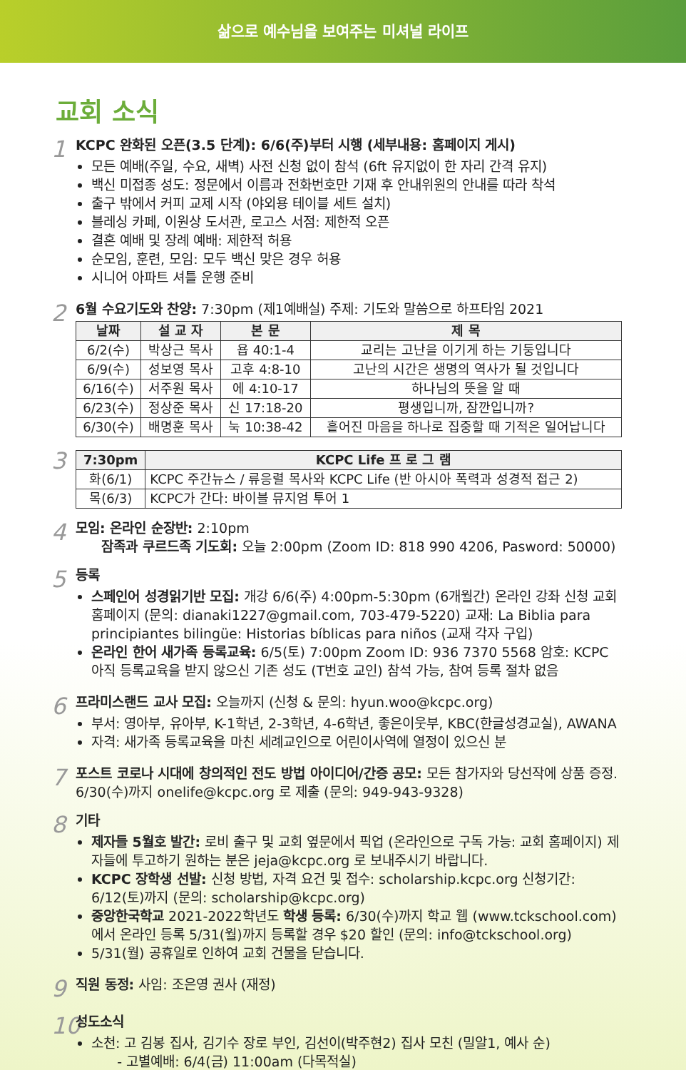삶으로 예수님을 보여주는 미셔널 라이프
교회 소식
1
KCPC 완화된 오픈(3.5 단계): 6/6(주)부터 시행 (세부내용: 홈페이지 게시)
모든 예배(주일, 수요, 새벽) 사전 신청 없이 참석 (6ft 유지없이 한 자리 간격 유지)
백신 미접종 성도: 정문에서 이름과 전화번호만 기재 후 안내위원의 안내를 따라 착석
출구 밖에서 커피 교제 시작 (야외용 테이블 세트 설치)
블레싱 카페, 이원상 도서관, 로고스 서점: 제한적 오픈
결혼 예배 및 장례 예배: 제한적 허용
순모임, 훈련, 모임: 모두 백신 맞은 경우 허용
시니어 아파트 셔틀 운행 준비
2
6월 수요기도와 찬양: 7:30pm (제1예배실) 주제: 기도와 말씀으로 하프타임 2021
| 날짜 | 설 교 자 | 본 문 | 제 목 |
| --- | --- | --- | --- |
| 6/2(수) | 박상근 목사 | 욥 40:1-4 | 교리는 고난을 이기게 하는 기둥입니다 |
| 6/9(수) | 성보영 목사 | 고후 4:8-10 | 고난의 시간은 생명의 역사가 될 것입니다 |
| 6/16(수) | 서주원 목사 | 에 4:10-17 | 하나님의 뜻을 알 때 |
| 6/23(수) | 정상준 목사 | 신 17:18-20 | 평생입니까, 잠깐입니까? |
| 6/30(수) | 배명훈 목사 | 눅 10:38-42 | 흩어진 마음을 하나로 집중할 때 기적은 일어납니다 |
3
| 7:30pm | KCPC Life 프 로 그 램 |
| --- | --- |
| 화(6/1) | KCPC 주간뉴스 / 류응렬 목사와 KCPC Life (반 아시아 폭력과 성경적 접근 2) |
| 목(6/3) | KCPC가 간다: 바이블 뮤지엄 투어 1 |
4
모임: 온라인 순장반: 2:10pm
잠족과 쿠르드족 기도회: 오늘 2:00pm (Zoom ID: 818 990 4206, Pasword: 50000)
5
등록
스페인어 성경읽기반 모집: 개강 6/6(주) 4:00pm-5:30pm (6개월간) 온라인 강좌 신청 교회 홈페이지 (문의: dianaki1227@gmail.com, 703-479-5220) 교재: La Biblia para principiantes bilingüe: Historias bíblicas para niños (교재 각자 구입)
온라인 한어 새가족 등록교육: 6/5(토) 7:00pm Zoom ID: 936 7370 5568 암호: KCPC 아직 등록교육을 받지 않으신 기존 성도 (T번호 교인) 참석 가능, 참여 등록 절차 없음
6
프라미스랜드 교사 모집: 오늘까지 (신청 & 문의: hyun.woo@kcpc.org)
부서: 영아부, 유아부, K-1학년, 2-3학년, 4-6학년, 좋은이웃부, KBC(한글성경교실), AWANA
자격: 새가족 등록교육을 마친 세례교인으로 어린이사역에 열정이 있으신 분
7
포스트 코로나 시대에 창의적인 전도 방법 아이디어/간증 공모: 모든 참가자와 당선작에 상품 증정. 6/30(수)까지 onelife@kcpc.org 로 제출 (문의: 949-943-9328)
8
기타
제자들 5월호 발간: 로비 출구 및 교회 옆문에서 픽업 (온라인으로 구독 가능: 교회 홈페이지) 제자들에 투고하기 원하는 분은 jeja@kcpc.org 로 보내주시기 바랍니다.
KCPC 장학생 선발: 신청 방법, 자격 요건 및 접수: scholarship.kcpc.org 신청기간: 6/12(토)까지 (문의: scholarship@kcpc.org)
중앙한국학교 2021-2022학년도 학생 등록: 6/30(수)까지 학교 웹 (www.tckschool.com)에서 온라인 등록 5/31(월)까지 등록할 경우 $20 할인 (문의: info@tckschool.org)
5/31(월) 공휴일로 인하여 교회 건물을 닫습니다.
9
직원 동정: 사임: 조은영 권사 (재정)
10
성도소식
소천: 고 김봉 집사, 김기수 장로 부인, 김선이(박주현2) 집사 모친 (밀알1, 예사 순)
- 고별예배: 6/4(금) 11:00am (다목적실)